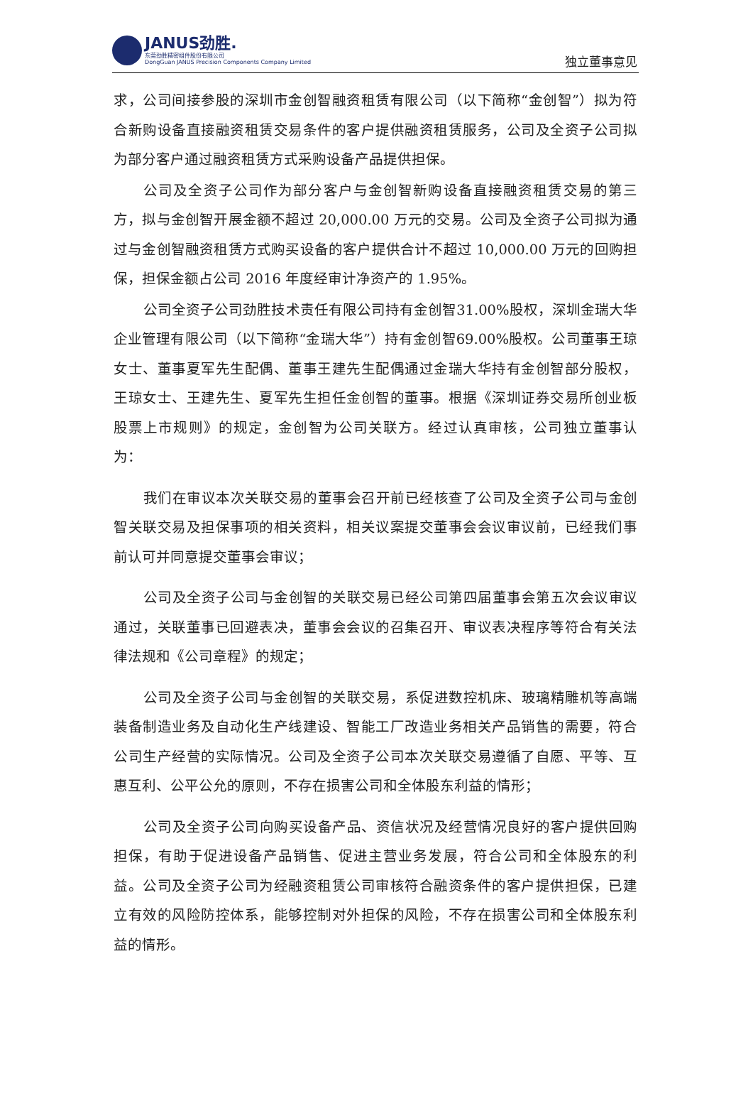JANUS劲胜.
东莞劲胜精密组件股份有限公司
DongGuan JANUS Precision Components Company Limited
独立董事意见
求，公司间接参股的深圳市金创智融资租赁有限公司（以下简称“金创智”）拟为符合新购设备直接融资租赁交易条件的客户提供融资租赁服务，公司及全资子公司拟为部分客户通过融资租赁方式采购设备产品提供担保。
公司及全资子公司作为部分客户与金创智新购设备直接融资租赁交易的第三方，拟与金创智开展金额不超过 20,000.00 万元的交易。公司及全资子公司拟为通过与金创智融资租赁方式购买设备的客户提供合计不超过 10,000.00 万元的回购担保，担保金额占公司 2016 年度经审计净资产的 1.95%。
公司全资子公司劲胜技术责任有限公司持有金创智31.00%股权，深圳金瑞大华企业管理有限公司（以下简称“金瑞大华”）持有金创智69.00%股权。公司董事王琼女士、董事夏军先生配偶、董事王建先生配偶通过金瑞大华持有金创智部分股权，王琼女士、王建先生、夏军先生担任金创智的董事。根据《深圳证券交易所创业板股票上市规则》的规定，金创智为公司关联方。经过认真审核，公司独立董事认为：
我们在审议本次关联交易的董事会召开前已经核查了公司及全资子公司与金创智关联交易及担保事项的相关资料，相关议案提交董事会会议审议前，已经我们事前认可并同意提交董事会审议；
公司及全资子公司与金创智的关联交易已经公司第四届董事会第五次会议审议通过，关联董事已回避表决，董事会会议的召集召开、审议表决程序等符合有关法律法规和《公司章程》的规定；
公司及全资子公司与金创智的关联交易，系促进数控机床、玻璃精雕机等高端装备制造业务及自动化生产线建设、智能工厂改造业务相关产品销售的需要，符合公司生产经营的实际情况。公司及全资子公司本次关联交易遵循了自愿、平等、互惠互利、公平公允的原则，不存在损害公司和全体股东利益的情形；
公司及全资子公司向购买设备产品、资信状况及经营情况良好的客户提供回购担保，有助于促进设备产品销售、促进主营业务发展，符合公司和全体股东的利益。公司及全资子公司为经融资租赁公司审核符合融资条件的客户提供担保，已建立有效的风险防控体系，能够控制对外担保的风险，不存在损害公司和全体股东利益的情形。